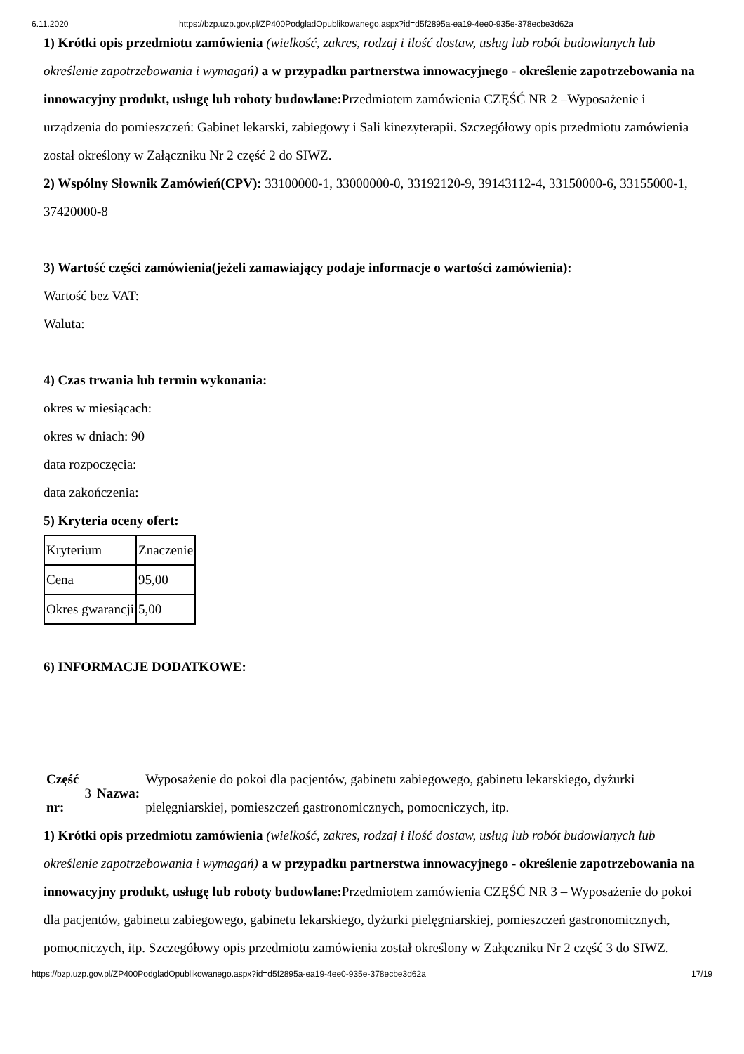6.11.2020 https://bzp.uzp.gov.pl/ZP400PodgladOpublikowanego.aspx?id=d5f2895a-ea19-4ee0-935e-378ecbe3d62a
1) Krótki opis przedmiotu zamówienia (wielkość, zakres, rodzaj i ilość dostaw, usług lub robót budowlanych lub określenie zapotrzebowania i wymagań) a w przypadku partnerstwa innowacyjnego - określenie zapotrzebowania na innowacyjny produkt, usługę lub roboty budowlane: Przedmiotem zamówienia CZĘŚĆ NR 2 –Wyposażenie i urządzenia do pomieszczeń: Gabinet lekarski, zabiegowy i Sali kinezyterapii. Szczegółowy opis przedmiotu zamówienia został określony w Załączniku Nr 2 część 2 do SIWZ.
2) Wspólny Słownik Zamówień(CPV): 33100000-1, 33000000-0, 33192120-9, 39143112-4, 33150000-6, 33155000-1, 37420000-8
3) Wartość części zamówienia(jeżeli zamawiający podaje informacje o wartości zamówienia):
Wartość bez VAT:
Waluta:
4) Czas trwania lub termin wykonania:
okres w miesiącach:
okres w dniach: 90
data rozpoczęcia:
data zakończenia:
5) Kryteria oceny ofert:
| Kryterium | Znaczenie |
| Cena | 95,00 |
| Okres gwarancji | 5,00 |
6) INFORMACJE DODATKOWE:
| Część nr: | 3 | Nazwa: | Wyposażenie do pokoi dla pacjentów, gabinetu zabiegowego, gabinetu lekarskiego, dyżurki pielęgniarskiej, pomieszczeń gastronomicznych, pomocniczych, itp. |
1) Krótki opis przedmiotu zamówienia (wielkość, zakres, rodzaj i ilość dostaw, usług lub robót budowlanych lub określenie zapotrzebowania i wymagań) a w przypadku partnerstwa innowacyjnego - określenie zapotrzebowania na innowacyjny produkt, usługę lub roboty budowlane: Przedmiotem zamówienia CZĘŚĆ NR 3 – Wyposażenie do pokoi dla pacjentów, gabinetu zabiegowego, gabinetu lekarskiego, dyżurki pielęgniarskiej, pomieszczeń gastronomicznych, pomocniczych, itp. Szczegółowy opis przedmiotu zamówienia został określony w Załączniku Nr 2 część 3 do SIWZ.
https://bzp.uzp.gov.pl/ZP400PodgladOpublikowanego.aspx?id=d5f2895a-ea19-4ee0-935e-378ecbe3d62a 17/19